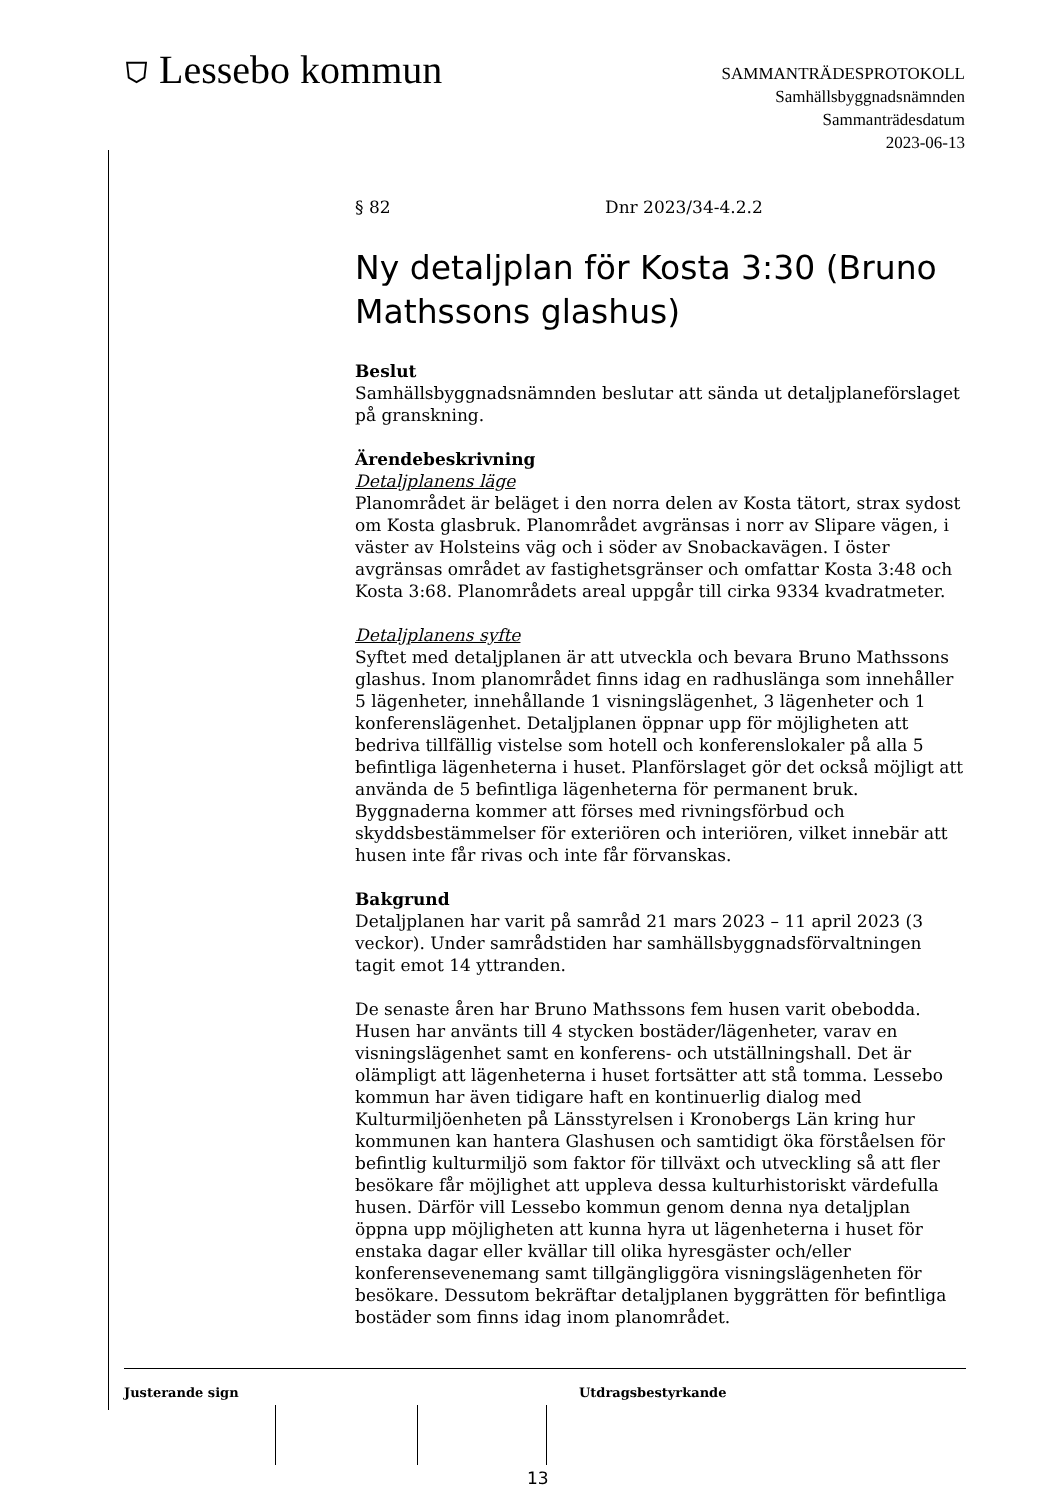⛉ Lessebo kommun
SAMMANTRÄDESPROTOKOLL
Samhällsbyggnadsnämnden
Sammanträdesdatum
2023-06-13
§ 82 Dnr 2023/34-4.2.2
Ny detaljplan för Kosta 3:30 (Bruno Mathssons glashus)
Beslut
Samhällsbyggnadsnämnden beslutar att sända ut detaljplaneförslaget på granskning.
Ärendebeskrivning
Detaljplanens läge
Planområdet är beläget i den norra delen av Kosta tätort, strax sydost om Kosta glasbruk. Planområdet avgränsas i norr av Slipare vägen, i väster av Holsteins väg och i söder av Snobackavägen. I öster avgränsas området av fastighetsgränser och omfattar Kosta 3:48 och Kosta 3:68. Planområdets areal uppgår till cirka 9334 kvadratmeter.
Detaljplanens syfte
Syftet med detaljplanen är att utveckla och bevara Bruno Mathssons glashus. Inom planområdet finns idag en radhuslänga som innehåller 5 lägenheter, innehållande 1 visningslägenhet, 3 lägenheter och 1 konferenslägenhet. Detaljplanen öppnar upp för möjligheten att bedriva tillfällig vistelse som hotell och konferenslokaler på alla 5 befintliga lägenheterna i huset. Planförslaget gör det också möjligt att använda de 5 befintliga lägenheterna för permanent bruk. Byggnaderna kommer att förses med rivningsförbud och skyddsbestämmelser för exteriören och interiören, vilket innebär att husen inte får rivas och inte får förvanskas.
Bakgrund
Detaljplanen har varit på samråd 21 mars 2023 – 11 april 2023 (3 veckor). Under samrådstiden har samhällsbyggnadsförvaltningen tagit emot 14 yttranden.
De senaste åren har Bruno Mathssons fem husen varit obebodda. Husen har använts till 4 stycken bostäder/lägenheter, varav en visningslägenhet samt en konferens- och utställningshall. Det är olämpligt att lägenheterna i huset fortsätter att stå tomma. Lessebo kommun har även tidigare haft en kontinuerlig dialog med Kulturmiljöenheten på Länsstyrelsen i Kronobergs Län kring hur kommunen kan hantera Glashusen och samtidigt öka förståelsen för befintlig kulturmiljö som faktor för tillväxt och utveckling så att fler besökare får möjlighet att uppleva dessa kulturhistoriskt värdefulla husen. Därför vill Lessebo kommun genom denna nya detaljplan öppna upp möjligheten att kunna hyra ut lägenheterna i huset för enstaka dagar eller kvällar till olika hyresgäster och/eller konferensevenemang samt tillgängliggöra visningslägenheten för besökare. Dessutom bekräftar detaljplanen byggrätten för befintliga bostäder som finns idag inom planområdet.
Justerande sign Utdragsbestyrkande
13